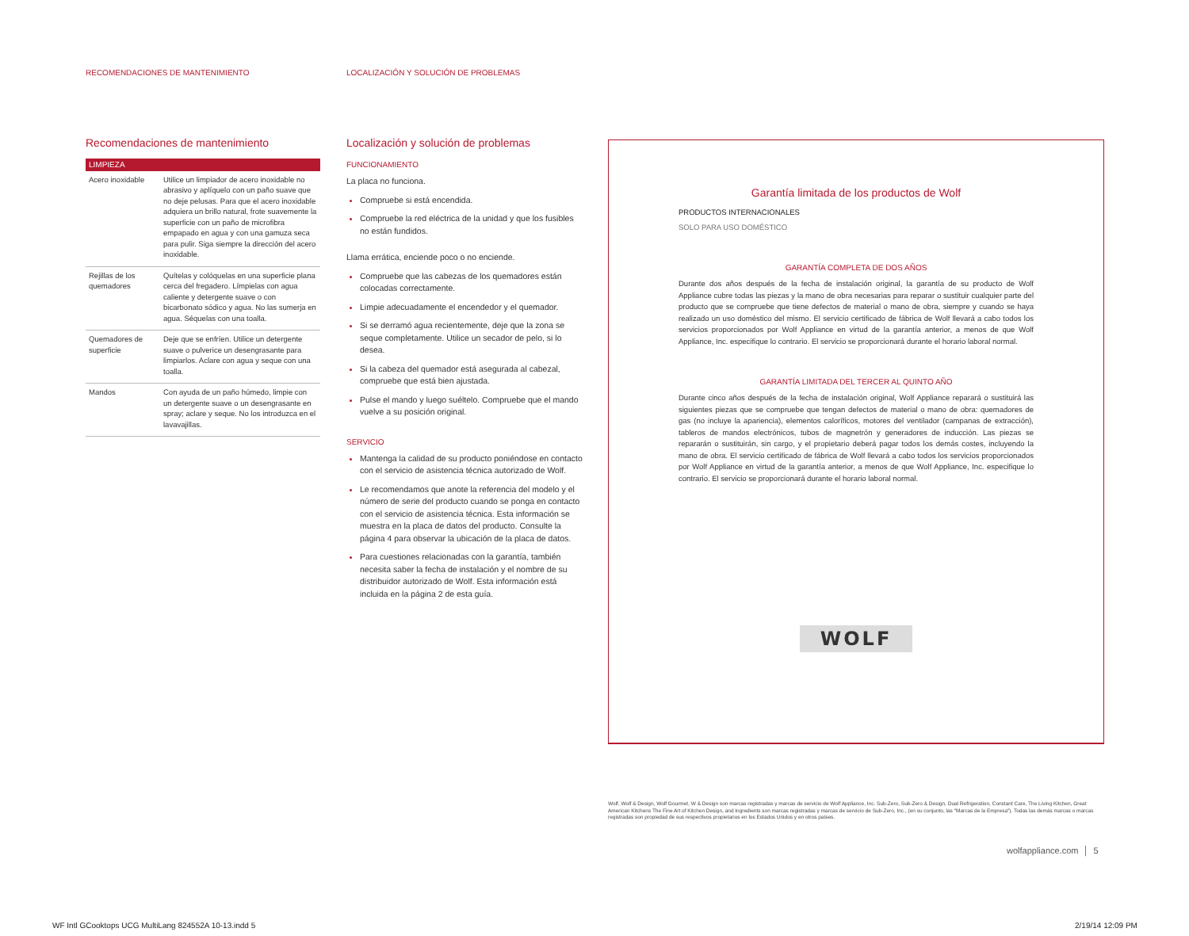RECOMENDACIONES DE MANTENIMIENTO
LOCALIZACIÓN Y SOLUCIÓN DE PROBLEMAS
Recomendaciones de mantenimiento
| LIMPIEZA | |
| --- | --- |
| Acero inoxidable | Utilice un limpiador de acero inoxidable no abrasivo y aplíquelo con un paño suave que no deje pelusas. Para que el acero inoxidable adquiera un brillo natural, frote suavemente la superficie con un paño de microfibra empapado en agua y con una gamuza seca para pulir. Siga siempre la dirección del acero inoxidable. |
| Rejillas de los quemadores | Quítelas y colóquelas en una superficie plana cerca del fregadero. Límpielas con agua caliente y detergente suave o con bicarbonato sódico y agua. No las sumerja en agua. Séquelas con una toalla. |
| Quemadores de superficie | Deje que se enfríen. Utilice un detergente suave o pulverice un desengrasante para limpiarlos. Aclare con agua y seque con una toalla. |
| Mandos | Con ayuda de un paño húmedo, limpie con un detergente suave o un desengrasante en spray; aclare y seque. No los introduzca en el lavavajillas. |
Localización y solución de problemas
FUNCIONAMIENTO
La placa no funciona.
Compruebe si está encendida.
Compruebe la red eléctrica de la unidad y que los fusibles no están fundidos.
Llama errática, enciende poco o no enciende.
Compruebe que las cabezas de los quemadores están colocadas correctamente.
Limpie adecuadamente el encendedor y el quemador.
Si se derramó agua recientemente, deje que la zona se seque completamente. Utilice un secador de pelo, si lo desea.
Si la cabeza del quemador está asegurada al cabezal, compruebe que está bien ajustada.
Pulse el mando y luego suéltelo. Compruebe que el mando vuelve a su posición original.
SERVICIO
Mantenga la calidad de su producto poniéndose en contacto con el servicio de asistencia técnica autorizado de Wolf.
Le recomendamos que anote la referencia del modelo y el número de serie del producto cuando se ponga en contacto con el servicio de asistencia técnica. Esta información se muestra en la placa de datos del producto. Consulte la página 4 para observar la ubicación de la placa de datos.
Para cuestiones relacionadas con la garantía, también necesita saber la fecha de instalación y el nombre de su distribuidor autorizado de Wolf. Esta información está incluida en la página 2 de esta guía.
Garantía limitada de los productos de Wolf
PRODUCTOS INTERNACIONALES
SOLO PARA USO DOMÉSTICO
GARANTÍA COMPLETA DE DOS AÑOS
Durante dos años después de la fecha de instalación original, la garantía de su producto de Wolf Appliance cubre todas las piezas y la mano de obra necesarias para reparar o sustituir cualquier parte del producto que se compruebe que tiene defectos de material o mano de obra, siempre y cuando se haya realizado un uso doméstico del mismo. El servicio certificado de fábrica de Wolf llevará a cabo todos los servicios proporcionados por Wolf Appliance en virtud de la garantía anterior, a menos de que Wolf Appliance, Inc. especifique lo contrario. El servicio se proporcionará durante el horario laboral normal.
GARANTÍA LIMITADA DEL TERCER AL QUINTO AÑO
Durante cinco años después de la fecha de instalación original, Wolf Appliance reparará o sustituirá las siguientes piezas que se compruebe que tengan defectos de material o mano de obra: quemadores de gas (no incluye la apariencia), elementos caloríficos, motores del ventilador (campanas de extracción), tableros de mandos electrónicos, tubos de magnetrón y generadores de inducción. Las piezas se repararán o sustituirán, sin cargo, y el propietario deberá pagar todos los demás costes, incluyendo la mano de obra. El servicio certificado de fábrica de Wolf llevará a cabo todos los servicios proporcionados por Wolf Appliance en virtud de la garantía anterior, a menos de que Wolf Appliance, Inc. especifique lo contrario. El servicio se proporcionará durante el horario laboral normal.
WOLF
Wolf, Wolf & Design, Wolf Gourmet, W & Design son marcas registradas y marcas de servicio de Wolf Appliance, Inc. Sub-Zero, Sub-Zero & Design, Dual Refrigeration, Constant Care, The Living Kitchen, Great American Kitchens The Fine Art of Kitchen Design, and Ingredients son marcas registradas y marcas de servicio de Sub-Zero, Inc., (en su conjunto, las "Marcas de la Empresa"). Todas las demás marcas o marcas registradas son propiedad de sus respectivos propietarios en los Estados Unidos y en otros países.
wolfappliance.com │ 5
WF Intl GCooktops UCG MultiLang 824552A 10-13.indd 5
2/19/14 12:09 PM